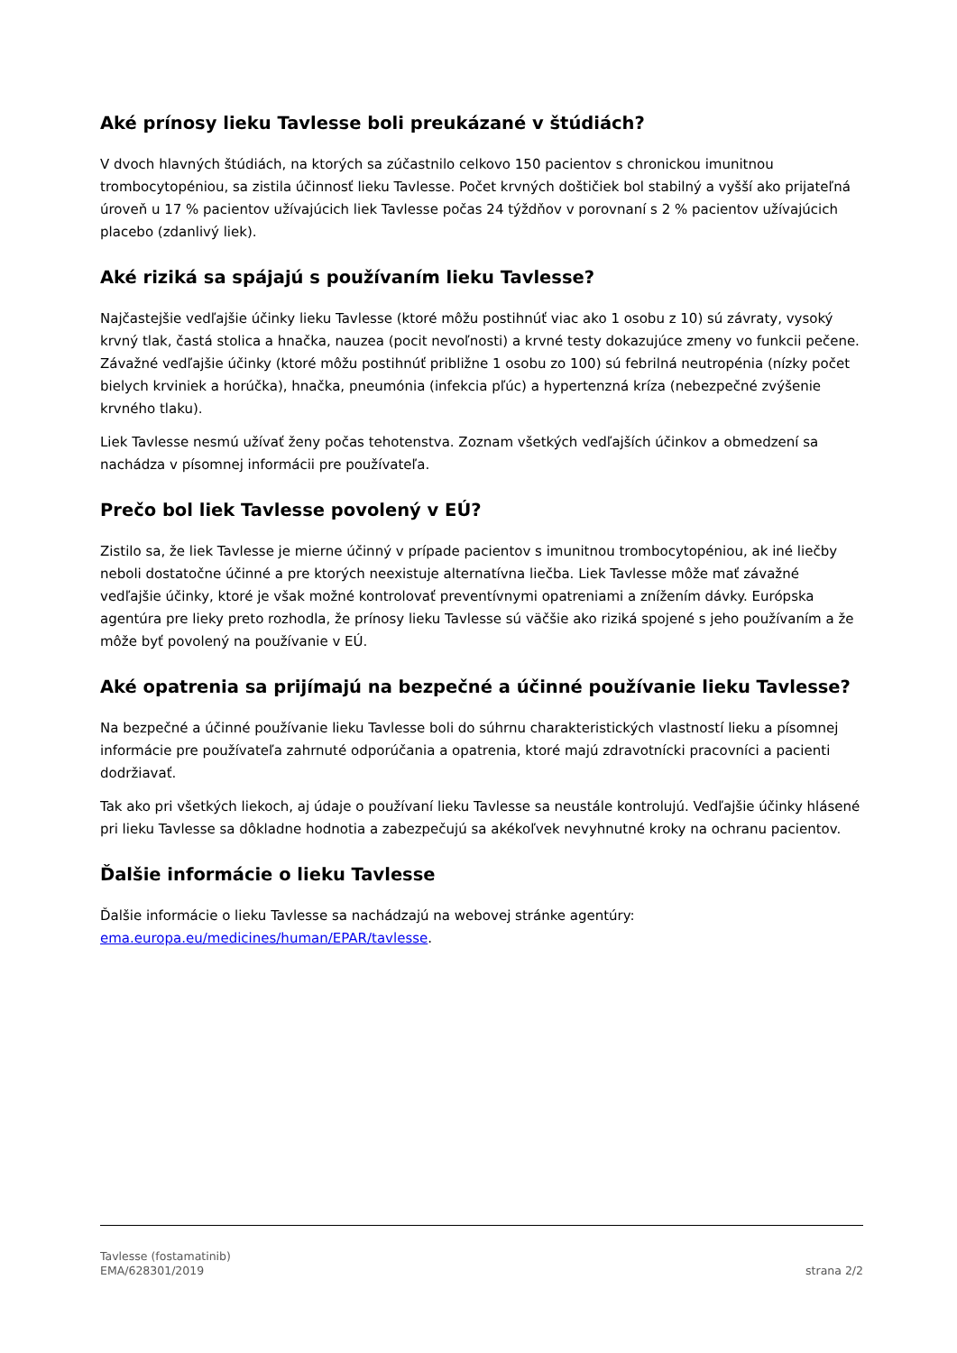Aké prínosy lieku Tavlesse boli preukázané v štúdiách?
V dvoch hlavných štúdiách, na ktorých sa zúčastnilo celkovo 150 pacientov s chronickou imunitnou trombocytopéniou, sa zistila účinnosť lieku Tavlesse. Počet krvných doštičiek bol stabilný a vyšší ako prijateľná úroveň u 17 % pacientov užívajúcich liek Tavlesse počas 24 týždňov v porovnaní s 2 % pacientov užívajúcich placebo (zdanlivý liek).
Aké riziká sa spájajú s používaním lieku Tavlesse?
Najčastejšie vedľajšie účinky lieku Tavlesse (ktoré môžu postihnúť viac ako 1 osobu z 10) sú závraty, vysoký krvný tlak, častá stolica a hnačka, nauzea (pocit nevoľnosti) a krvné testy dokazujúce zmeny vo funkcii pečene. Závažné vedľajšie účinky (ktoré môžu postihnúť približne 1 osobu zo 100) sú febrilná neutropénia (nízky počet bielych krviniek a horúčka), hnačka, pneumónia (infekcia pľúc) a hypertenzná kríza (nebezpečné zvýšenie krvného tlaku).
Liek Tavlesse nesmú užívať ženy počas tehotenstva. Zoznam všetkých vedľajších účinkov a obmedzení sa nachádza v písomnej informácii pre používateľa.
Prečo bol liek Tavlesse povolený v EÚ?
Zistilo sa, že liek Tavlesse je mierne účinný v prípade pacientov s imunitnou trombocytopéniou, ak iné liečby neboli dostatočne účinné a pre ktorých neexistuje alternatívna liečba. Liek Tavlesse môže mať závažné vedľajšie účinky, ktoré je však možné kontrolovať preventívnymi opatreniami a znížením dávky. Európska agentúra pre lieky preto rozhodla, že prínosy lieku Tavlesse sú väčšie ako riziká spojené s jeho používaním a že môže byť povolený na používanie v EÚ.
Aké opatrenia sa prijímajú na bezpečné a účinné používanie lieku Tavlesse?
Na bezpečné a účinné používanie lieku Tavlesse boli do súhrnu charakteristických vlastností lieku a písomnej informácie pre používateľa zahrnuté odporúčania a opatrenia, ktoré majú zdravotnícki pracovníci a pacienti dodržiavať.
Tak ako pri všetkých liekoch, aj údaje o používaní lieku Tavlesse sa neustále kontrolujú. Vedľajšie účinky hlásené pri lieku Tavlesse sa dôkladne hodnotia a zabezpečujú sa akékoľvek nevyhnutné kroky na ochranu pacientov.
Ďalšie informácie o lieku Tavlesse
Ďalšie informácie o lieku Tavlesse sa nachádzajú na webovej stránke agentúry:
ema.europa.eu/medicines/human/EPAR/tavlesse.
Tavlesse (fostamatinib)
EMA/628301/2019
strana 2/2